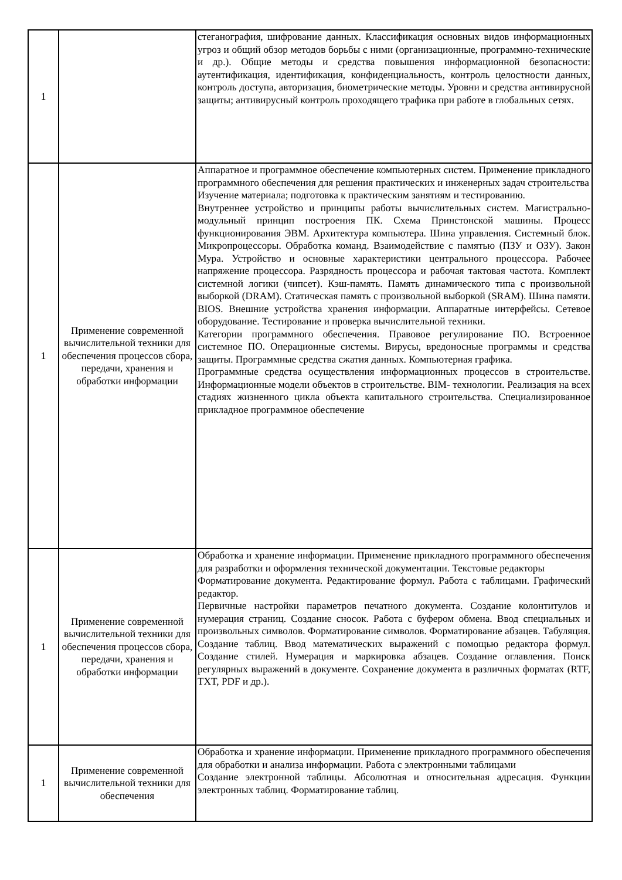| 1 | | стеганография, шифрование данных. Классификация основных видов информационных угроз и общий обзор методов борьбы с ними (организационные, программно-технические и др.). Общие методы и средства повышения информационной безопасности: аутентификация, идентификация, конфиденциальность, контроль целостности данных, контроль доступа, авторизация, биометрические методы. Уровни и средства антивирусной защиты; антивирусный контроль проходящего трафика при работе в глобальных сетях. |
| 1 | Применение современной вычислительной техники для обеспечения процессов сбора, передачи, хранения и обработки информации | Аппаратное и программное обеспечение компьютерных систем. Применение прикладного программного обеспечения для решения практических и инженерных задач строительства Изучение материала; подготовка к практическим занятиям и тестированию. Внутреннее устройство и принципы работы вычислительных систем. Магистрально-модульный принцип построения ПК. Схема Принстонской машины. Процесс функционирования ЭВМ. Архитектура компьютера. Шина управления. Системный блок. Микропроцессоры. Обработка команд. Взаимодействие с памятью (ПЗУ и ОЗУ). Закон Мура. Устройство и основные характеристики центрального процессора. Рабочее напряжение процессора. Разрядность процессора и рабочая тактовая частота. Комплект системной логики (чипсет). Кэш-память. Память динамического типа с произвольной выборкой (DRAM). Статическая память с произвольной выборкой (SRAM). Шина памяти. BIOS. Внешние устройства хранения информации. Аппаратные интерфейсы. Сетевое оборудование. Тестирование и проверка вычислительной техники. Категории программного обеспечения. Правовое регулирование ПО. Встроенное системное ПО. Операционные системы. Вирусы, вредоносные программы и средства защиты. Программные средства сжатия данных. Компьютерная графика. Программные средства осуществления информационных процессов в строительстве. Информационные модели объектов в строительстве. BIM- технологии. Реализация на всех стадиях жизненного цикла объекта капитального строительства. Специализированное прикладное программное обеспечение |
| 1 | Применение современной вычислительной техники для обеспечения процессов сбора, передачи, хранения и обработки информации | Обработка и хранение информации. Применение прикладного программного обеспечения для разработки и оформления технической документации. Текстовые редакторы Форматирование документа. Редактирование формул. Работа с таблицами. Графический редактор. Первичные настройки параметров печатного документа. Создание колонтитулов и нумерация страниц. Создание сносок. Работа с буфером обмена. Ввод специальных и произвольных символов. Форматирование символов. Форматирование абзацев. Табуляция. Создание таблиц. Ввод математических выражений с помощью редактора формул. Создание стилей. Нумерация и маркировка абзацев. Создание оглавления. Поиск регулярных выражений в документе. Сохранение документа в различных форматах (RTF, TXT, PDF и др.). |
| 1 | Применение современной вычислительной техники для обеспечения | Обработка и хранение информации. Применение прикладного программного обеспечения для обработки и анализа информации. Работа с электронными таблицами Создание электронной таблицы. Абсолютная и относительная адресация. Функции электронных таблиц. Форматирование таблиц. |